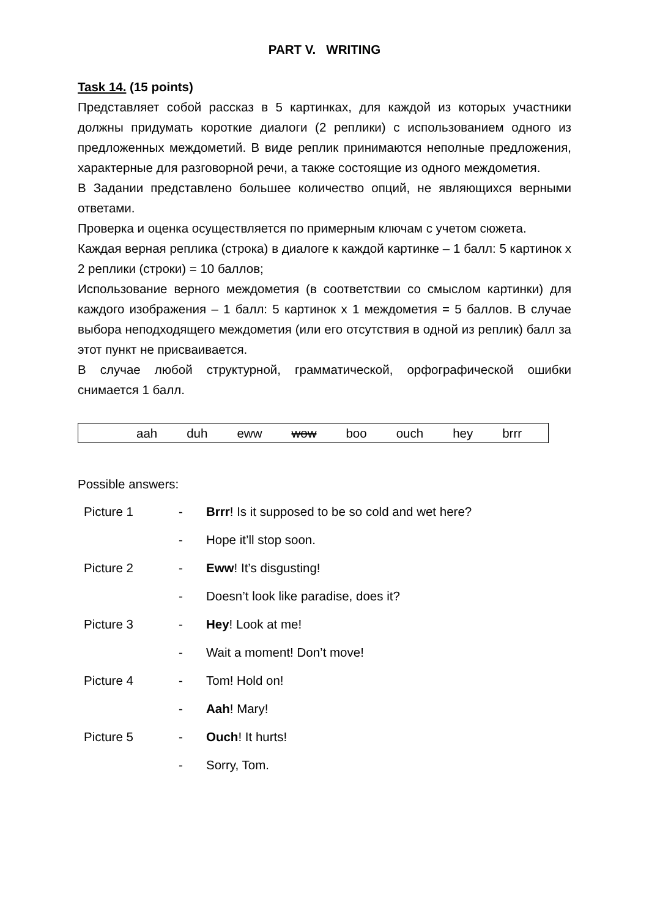PART V. WRITING
Task 14. (15 points)
Представляет собой рассказ в 5 картинках, для каждой из которых участники должны придумать короткие диалоги (2 реплики) с использованием одного из предложенных междометий. В виде реплик принимаются неполные предложения, характерные для разговорной речи, а также состоящие из одного междометия.
В Задании представлено большее количество опций, не являющихся верными ответами.
Проверка и оценка осуществляется по примерным ключам с учетом сюжета.
Каждая верная реплика (строка) в диалоге к каждой картинке – 1 балл: 5 картинок х 2 реплики (строки) = 10 баллов;
Использование верного междометия (в соответствии со смыслом картинки) для каждого изображения – 1 балл: 5 картинок х 1 междометия = 5 баллов. В случае выбора неподходящего междометия (или его отсутствия в одной из реплик) балл за этот пункт не присваивается.
В случае любой структурной, грамматической, орфографической ошибки снимается 1 балл.
aah duh eww wow boo ouch hey brrr
Possible answers:
| Picture 1 | - | Brrr ! Is it supposed to be so cold and wet here? |
| | - | Hope it’ll stop soon. |
| Picture 2 | - | Eww ! It’s disgusting! |
| | - | Doesn’t look like paradise, does it? |
| Picture 3 | - | Hey ! Look at me! |
| | - | Wait a moment! Don’t move! |
| Picture 4 | - | Tom! Hold on! |
| | - | Aah ! Mary! |
| Picture 5 | - | Ouch ! It hurts! |
| | - | Sorry, Tom. |